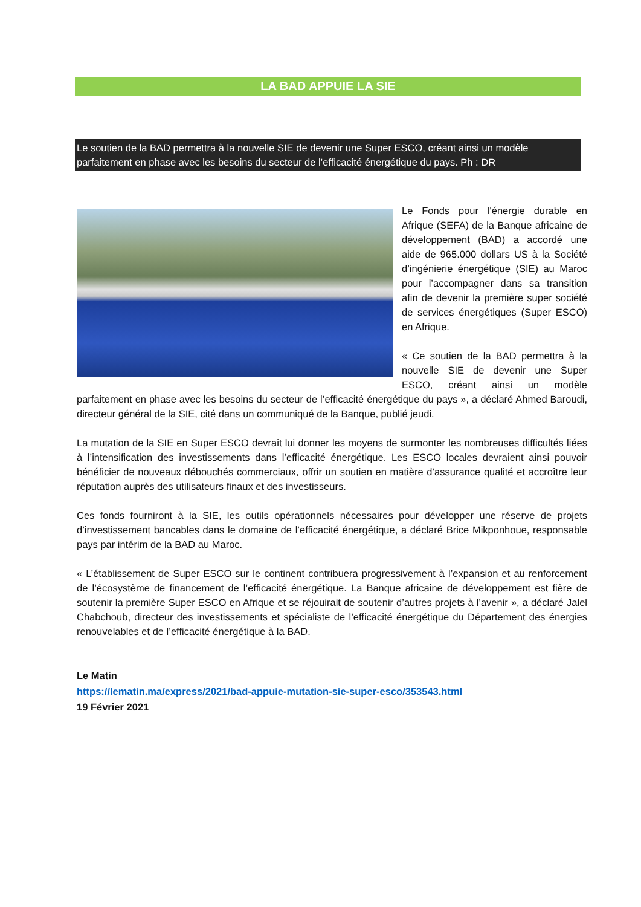LA BAD APPUIE LA SIE
Le soutien de la BAD permettra à la nouvelle SIE de devenir une Super ESCO, créant ainsi un modèle parfaitement en phase avec les besoins du secteur de l’efficacité énergétique du pays. Ph : DR
Le Fonds pour l'énergie durable en Afrique (SEFA) de la Banque africaine de développement (BAD) a accordé une aide de 965.000 dollars US à la Société d’ingénierie énergétique (SIE) au Maroc pour l’accompagner dans sa transition afin de devenir la première super société de services énergétiques (Super ESCO) en Afrique.
« Ce soutien de la BAD permettra à la nouvelle SIE de devenir une Super ESCO, créant ainsi un modèle parfaitement en phase avec les besoins du secteur de l’efficacité énergétique du pays », a déclaré Ahmed Baroudi, directeur général de la SIE, cité dans un communiqué de la Banque, publié jeudi.
La mutation de la SIE en Super ESCO devrait lui donner les moyens de surmonter les nombreuses difficultés liées à l’intensification des investissements dans l’efficacité énergétique. Les ESCO locales devraient ainsi pouvoir bénéficier de nouveaux débouchés commerciaux, offrir un soutien en matière d’assurance qualité et accroître leur réputation auprès des utilisateurs finaux et des investisseurs.
Ces fonds fourniront à la SIE, les outils opérationnels nécessaires pour développer une réserve de projets d’investissement bancables dans le domaine de l’efficacité énergétique, a déclaré Brice Mikponhoue, responsable pays par intérim de la BAD au Maroc.
« L’établissement de Super ESCO sur le continent contribuera progressivement à l’expansion et au renforcement de l’écosystème de financement de l’efficacité énergétique. La Banque africaine de développement est fière de soutenir la première Super ESCO en Afrique et se réjouirait de soutenir d’autres projets à l’avenir », a déclaré Jalel Chabchoub, directeur des investissements et spécialiste de l’efficacité énergétique du Département des énergies renouvelables et de l’efficacité énergétique à la BAD.
Le Matin
https://lematin.ma/express/2021/bad-appuie-mutation-sie-super-esco/353543.html
19 Février 2021